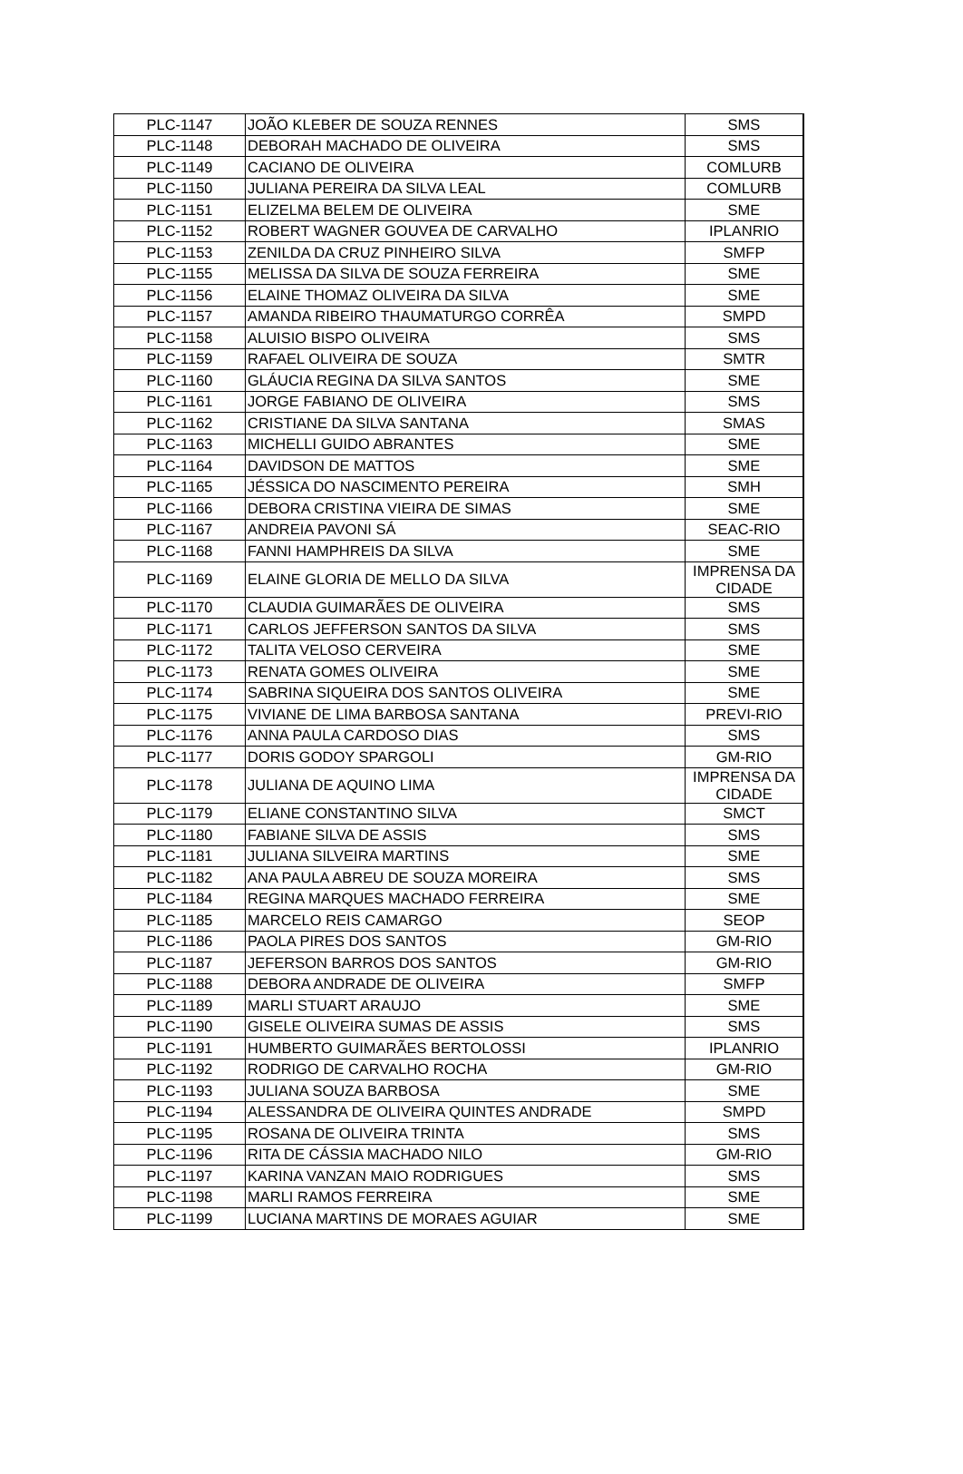| PLC-1147 | JOÃO KLEBER DE SOUZA RENNES | SMS |
| PLC-1148 | DEBORAH MACHADO DE OLIVEIRA | SMS |
| PLC-1149 | CACIANO DE OLIVEIRA | COMLURB |
| PLC-1150 | JULIANA PEREIRA DA SILVA LEAL | COMLURB |
| PLC-1151 | ELIZELMA BELEM DE OLIVEIRA | SME |
| PLC-1152 | ROBERT WAGNER GOUVEA DE CARVALHO | IPLANRIO |
| PLC-1153 | ZENILDA DA CRUZ PINHEIRO SILVA | SMFP |
| PLC-1155 | MELISSA DA SILVA DE SOUZA FERREIRA | SME |
| PLC-1156 | ELAINE THOMAZ OLIVEIRA DA SILVA | SME |
| PLC-1157 | AMANDA RIBEIRO THAUMATURGO CORRÊA | SMPD |
| PLC-1158 | ALUISIO BISPO OLIVEIRA | SMS |
| PLC-1159 | RAFAEL OLIVEIRA DE SOUZA | SMTR |
| PLC-1160 | GLÁUCIA REGINA DA SILVA SANTOS | SME |
| PLC-1161 | JORGE FABIANO DE OLIVEIRA | SMS |
| PLC-1162 | CRISTIANE DA SILVA SANTANA | SMAS |
| PLC-1163 | MICHELLI GUIDO ABRANTES | SME |
| PLC-1164 | DAVIDSON DE MATTOS | SME |
| PLC-1165 | JÉSSICA DO NASCIMENTO PEREIRA | SMH |
| PLC-1166 | DEBORA CRISTINA VIEIRA DE SIMAS | SME |
| PLC-1167 | ANDREIA PAVONI SÁ | SEAC-RIO |
| PLC-1168 | FANNI HAMPHREIS DA SILVA | SME |
| PLC-1169 | ELAINE GLORIA DE MELLO DA SILVA | IMPRENSA DA CIDADE |
| PLC-1170 | CLAUDIA GUIMARÃES DE OLIVEIRA | SMS |
| PLC-1171 | CARLOS JEFFERSON SANTOS DA SILVA | SMS |
| PLC-1172 | TALITA VELOSO CERVEIRA | SME |
| PLC-1173 | RENATA GOMES OLIVEIRA | SME |
| PLC-1174 | SABRINA SIQUEIRA DOS SANTOS OLIVEIRA | SME |
| PLC-1175 | VIVIANE DE LIMA BARBOSA SANTANA | PREVI-RIO |
| PLC-1176 | ANNA PAULA CARDOSO DIAS | SMS |
| PLC-1177 | DORIS GODOY SPARGOLI | GM-RIO |
| PLC-1178 | JULIANA DE AQUINO LIMA | IMPRENSA DA CIDADE |
| PLC-1179 | ELIANE CONSTANTINO SILVA | SMCT |
| PLC-1180 | FABIANE SILVA DE ASSIS | SMS |
| PLC-1181 | JULIANA SILVEIRA MARTINS | SME |
| PLC-1182 | ANA PAULA ABREU DE SOUZA MOREIRA | SMS |
| PLC-1184 | REGINA MARQUES MACHADO FERREIRA | SME |
| PLC-1185 | MARCELO REIS CAMARGO | SEOP |
| PLC-1186 | PAOLA PIRES DOS SANTOS | GM-RIO |
| PLC-1187 | JEFERSON BARROS DOS SANTOS | GM-RIO |
| PLC-1188 | DEBORA ANDRADE DE OLIVEIRA | SMFP |
| PLC-1189 | MARLI STUART ARAUJO | SME |
| PLC-1190 | GISELE OLIVEIRA SUMAS DE ASSIS | SMS |
| PLC-1191 | HUMBERTO GUIMARÃES BERTOLOSSI | IPLANRIO |
| PLC-1192 | RODRIGO DE CARVALHO ROCHA | GM-RIO |
| PLC-1193 | JULIANA SOUZA BARBOSA | SME |
| PLC-1194 | ALESSANDRA DE OLIVEIRA QUINTES ANDRADE | SMPD |
| PLC-1195 | ROSANA DE OLIVEIRA TRINTA | SMS |
| PLC-1196 | RITA DE CÁSSIA MACHADO NILO | GM-RIO |
| PLC-1197 | KARINA VANZAN MAIO RODRIGUES | SMS |
| PLC-1198 | MARLI RAMOS FERREIRA | SME |
| PLC-1199 | LUCIANA MARTINS DE MORAES AGUIAR | SME |